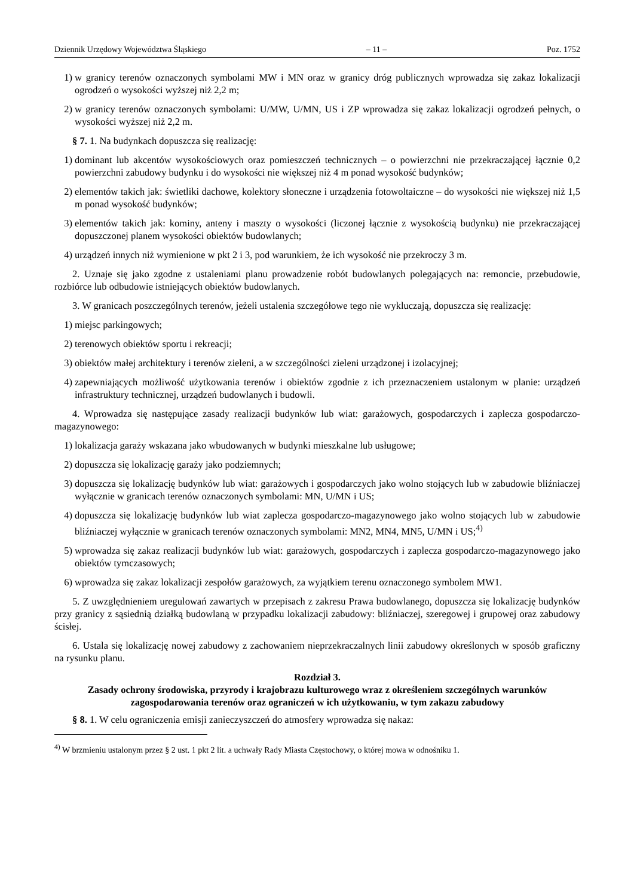Dziennik Urzędowy Województwa Śląskiego – 11 – Poz. 1752
1) w granicy terenów oznaczonych symbolami MW i MN oraz w granicy dróg publicznych wprowadza się zakaz lokalizacji ogrodzeń o wysokości wyższej niż 2,2 m;
2) w granicy terenów oznaczonych symbolami: U/MW, U/MN, US i ZP wprowadza się zakaz lokalizacji ogrodzeń pełnych, o wysokości wyższej niż 2,2 m.
§ 7. 1. Na budynkach dopuszcza się realizację:
1) dominant lub akcentów wysokościowych oraz pomieszczeń technicznych – o powierzchni nie przekraczającej łącznie 0,2 powierzchni zabudowy budynku i do wysokości nie większej niż 4 m ponad wysokość budynków;
2) elementów takich jak: świetliki dachowe, kolektory słoneczne i urządzenia fotowoltaiczne – do wysokości nie większej niż 1,5 m ponad wysokość budynków;
3) elementów takich jak: kominy, anteny i maszty o wysokości (liczonej łącznie z wysokością budynku) nie przekraczającej dopuszczonej planem wysokości obiektów budowlanych;
4) urządzeń innych niż wymienione w pkt 2 i 3, pod warunkiem, że ich wysokość nie przekroczy 3 m.
2. Uznaje się jako zgodne z ustaleniami planu prowadzenie robót budowlanych polegających na: remoncie, przebudowie, rozbiórce lub odbudowie istniejących obiektów budowlanych.
3. W granicach poszczególnych terenów, jeżeli ustalenia szczegółowe tego nie wykluczają, dopuszcza się realizację:
1) miejsc parkingowych;
2) terenowych obiektów sportu i rekreacji;
3) obiektów małej architektury i terenów zieleni, a w szczególności zieleni urządzonej i izolacyjnej;
4) zapewniających możliwość użytkowania terenów i obiektów zgodnie z ich przeznaczeniem ustalonym w planie: urządzeń infrastruktury technicznej, urządzeń budowlanych i budowli.
4. Wprowadza się następujące zasady realizacji budynków lub wiat: garażowych, gospodarczych i zaplecza gospodarczo-magazynowego:
1) lokalizacja garaży wskazana jako wbudowanych w budynki mieszkalne lub usługowe;
2) dopuszcza się lokalizację garaży jako podziemnych;
3) dopuszcza się lokalizację budynków lub wiat: garażowych i gospodarczych jako wolno stojących lub w zabudowie bliźniaczej wyłącznie w granicach terenów oznaczonych symbolami: MN, U/MN i US;
4) dopuszcza się lokalizację budynków lub wiat zaplecza gospodarczo-magazynowego jako wolno stojących lub w zabudowie bliźniaczej wyłącznie w granicach terenów oznaczonych symbolami: MN2, MN4, MN5, U/MN i US;<sup>4)</sup>
5) wprowadza się zakaz realizacji budynków lub wiat: garażowych, gospodarczych i zaplecza gospodarczo-magazynowego jako obiektów tymczasowych;
6) wprowadza się zakaz lokalizacji zespołów garażowych, za wyjątkiem terenu oznaczonego symbolem MW1.
5. Z uwzględnieniem uregulowań zawartych w przepisach z zakresu Prawa budowlanego, dopuszcza się lokalizację budynków przy granicy z sąsiednią działką budowlaną w przypadku lokalizacji zabudowy: bliźniaczej, szeregowej i grupowej oraz zabudowy ścisłej.
6. Ustala się lokalizację nowej zabudowy z zachowaniem nieprzekraczalnych linii zabudowy określonych w sposób graficzny na rysunku planu.
Rozdział 3.
Zasady ochrony środowiska, przyrody i krajobrazu kulturowego wraz z określeniem szczególnych warunków zagospodarowania terenów oraz ograniczeń w ich użytkowaniu, w tym zakazu zabudowy
§ 8. 1. W celu ograniczenia emisji zanieczyszczeń do atmosfery wprowadza się nakaz:
<sup>4)</sup> W brzmieniu ustalonym przez § 2 ust. 1 pkt 2 lit. a uchwały Rady Miasta Częstochowy, o której mowa w odnośniku 1.